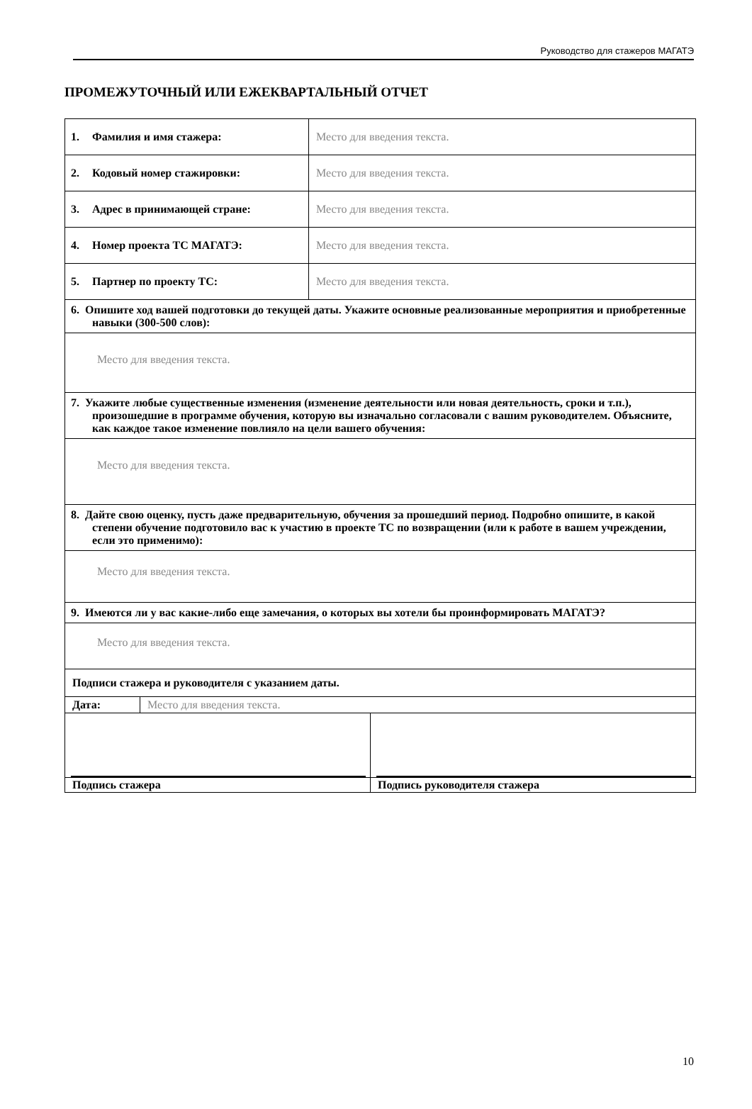Руководство для стажеров МАГАТЭ
ПРОМЕЖУТОЧНЫЙ ИЛИ ЕЖЕКВАРТАЛЬНЫЙ ОТЧЕТ
| 1. Фамилия и имя стажера: | Место для введения текста. |
| 2. Кодовый номер стажировки: | Место для введения текста. |
| 3. Адрес в принимающей стране: | Место для введения текста. |
| 4. Номер проекта ТС МАГАТЭ: | Место для введения текста. |
| 5. Партнер по проекту ТС: | Место для введения текста. |
| 6. Опишите ход вашей подготовки до текущей даты. Укажите основные реализованные мероприятия и приобретенные навыки (300-500 слов): | |
| Место для введения текста. | |
| 7. Укажите любые существенные изменения (изменение деятельности или новая деятельность, сроки и т.п.), произошедшие в программе обучения, которую вы изначально согласовали с вашим руководителем. Объясните, как каждое такое изменение повлияло на цели вашего обучения: | |
| Место для введения текста. | |
| 8. Дайте свою оценку, пусть даже предварительную, обучения за прошедший период. Подробно опишите, в какой степени обучение подготовило вас к участию в проекте ТС по возвращении (или к работе в вашем учреждении, если это применимо): | |
| Место для введения текста. | |
| 9. Имеются ли у вас какие-либо еще замечания, о которых вы хотели бы проинформировать МАГАТЭ? | |
| Место для введения текста. | |
| Подписи стажера и руководителя с указанием даты. | |
| Дата: | Место для введения текста. |
| Подпись стажера | Подпись руководителя стажера |
10